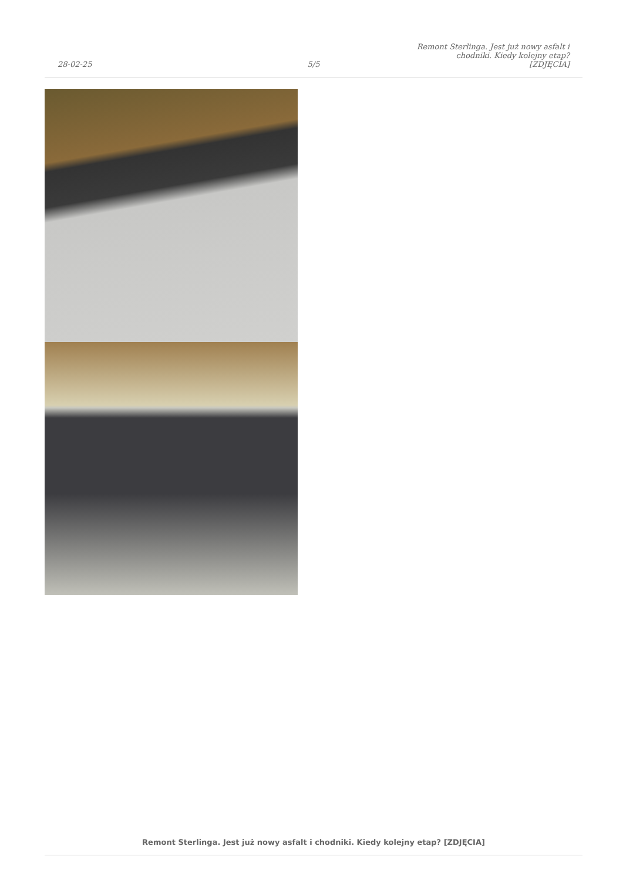28-02-25
5/5
Remont Sterlinga. Jest już nowy asfalt i chodniki. Kiedy kolejny etap? [ZDJĘCIA]
Remont Sterlinga. Jest już nowy asfalt i chodniki. Kiedy kolejny etap? [ZDJĘCIA]